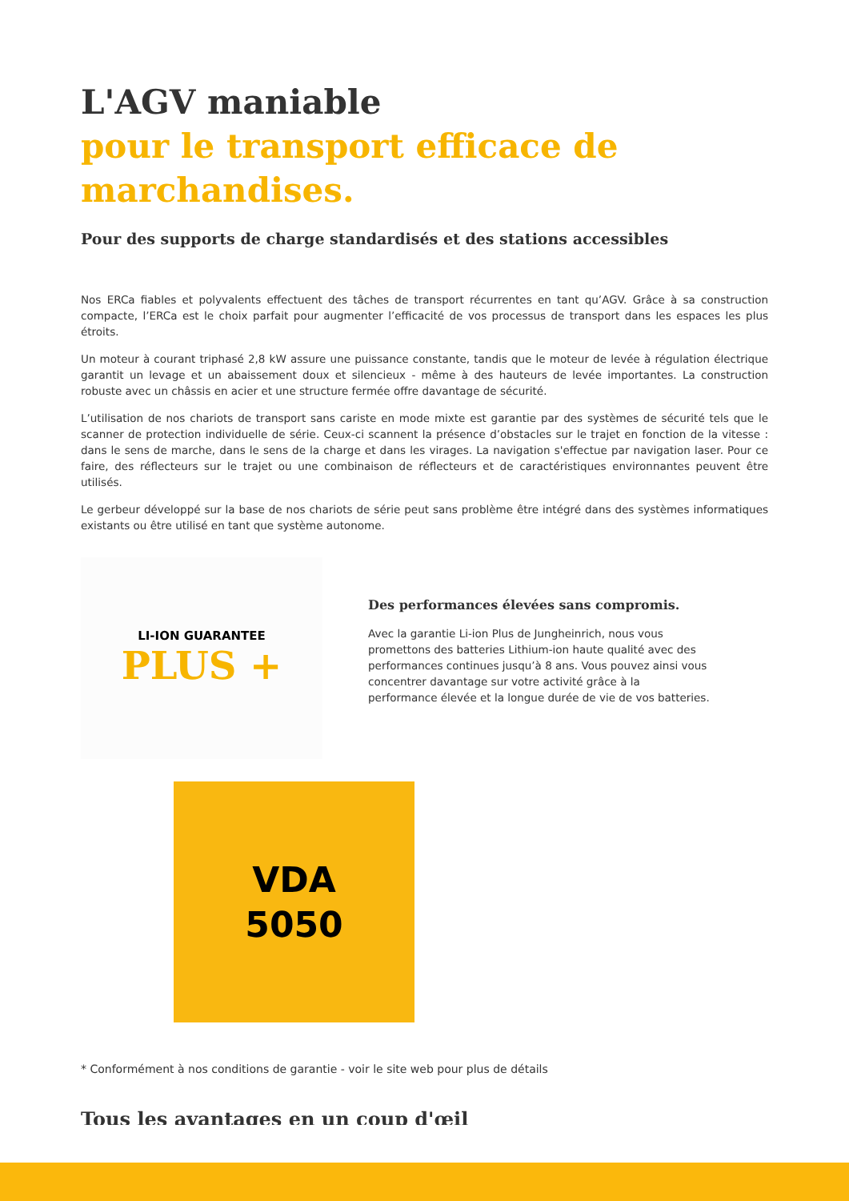L'AGV maniable
pour le transport efficace de marchandises.
Pour des supports de charge standardisés et des stations accessibles
Nos ERCa fiables et polyvalents effectuent des tâches de transport récurrentes en tant qu’AGV. Grâce à sa construction compacte, l’ERCa est le choix parfait pour augmenter l’efficacité de vos processus de transport dans les espaces les plus étroits.
Un moteur à courant triphasé 2,8 kW assure une puissance constante, tandis que le moteur de levée à régulation électrique garantit un levage et un abaissement doux et silencieux - même à des hauteurs de levée importantes. La construction robuste avec un châssis en acier et une structure fermée offre davantage de sécurité.
L’utilisation de nos chariots de transport sans cariste en mode mixte est garantie par des systèmes de sécurité tels que le scanner de protection individuelle de série. Ceux-ci scannent la présence d’obstacles sur le trajet en fonction de la vitesse : dans le sens de marche, dans le sens de la charge et dans les virages. La navigation s'effectue par navigation laser. Pour ce faire, des réflecteurs sur le trajet ou une combinaison de réflecteurs et de caractéristiques environnantes peuvent être utilisés.
Le gerbeur développé sur la base de nos chariots de série peut sans problème être intégré dans des systèmes informatiques existants ou être utilisé en tant que système autonome.
LI-ION GUARANTEE
PLUS +
Des performances élevées sans compromis.
Avec la garantie Li-ion Plus de Jungheinrich, nous vous promettons des batteries Lithium-ion haute qualité avec des performances continues jusqu’à 8 ans. Vous pouvez ainsi vous concentrer davantage sur votre activité grâce à la performance élevée et la longue durée de vie de vos batteries.
VDA
5050
* Conformément à nos conditions de garantie - voir le site web pour plus de détails
Tous les avantages en un coup d'œil